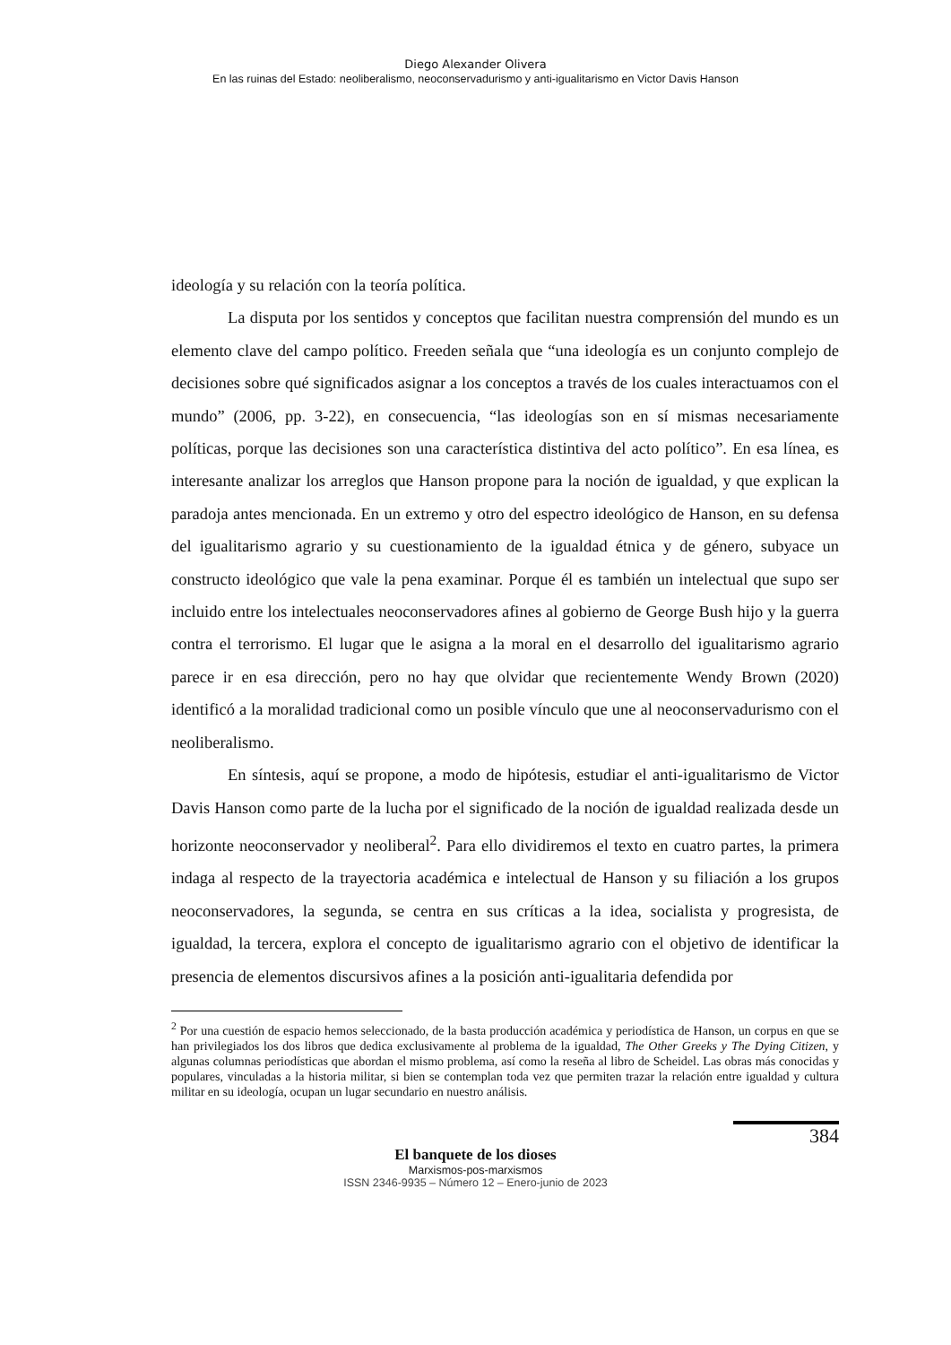Diego Alexander Olivera
En las ruinas del Estado: neoliberalismo, neoconservadurismo y anti-igualitarismo en Victor Davis Hanson
ideología y su relación con la teoría política.
La disputa por los sentidos y conceptos que facilitan nuestra comprensión del mundo es un elemento clave del campo político. Freeden señala que “una ideología es un conjunto complejo de decisiones sobre qué significados asignar a los conceptos a través de los cuales interactuamos con el mundo” (2006, pp. 3-22), en consecuencia, “las ideologías son en sí mismas necesariamente políticas, porque las decisiones son una característica distintiva del acto político”. En esa línea, es interesante analizar los arreglos que Hanson propone para la noción de igualdad, y que explican la paradoja antes mencionada. En un extremo y otro del espectro ideológico de Hanson, en su defensa del igualitarismo agrario y su cuestionamiento de la igualdad étnica y de género, subyace un constructo ideológico que vale la pena examinar. Porque él es también un intelectual que supo ser incluido entre los intelectuales neoconservadores afines al gobierno de George Bush hijo y la guerra contra el terrorismo. El lugar que le asigna a la moral en el desarrollo del igualitarismo agrario parece ir en esa dirección, pero no hay que olvidar que recientemente Wendy Brown (2020) identificó a la moralidad tradicional como un posible vínculo que une al neoconservadurismo con el neoliberalismo.
En síntesis, aquí se propone, a modo de hipótesis, estudiar el anti-igualitarismo de Victor Davis Hanson como parte de la lucha por el significado de la noción de igualdad realizada desde un horizonte neoconservador y neoliberal<sup>2</sup>. Para ello dividiremos el texto en cuatro partes, la primera indaga al respecto de la trayectoria académica e intelectual de Hanson y su filiación a los grupos neoconservadores, la segunda, se centra en sus críticas a la idea, socialista y progresista, de igualdad, la tercera, explora el concepto de igualitarismo agrario con el objetivo de identificar la presencia de elementos discursivos afines a la posición anti-igualitaria defendida por
<sup>2</sup> Por una cuestión de espacio hemos seleccionado, de la basta producción académica y periodística de Hanson, un corpus en que se han privilegiados los dos libros que dedica exclusivamente al problema de la igualdad, The Other Greeks y The Dying Citizen, y algunas columnas periodísticas que abordan el mismo problema, así como la reseña al libro de Scheidel. Las obras más conocidas y populares, vinculadas a la historia militar, si bien se contemplan toda vez que permiten trazar la relación entre igualdad y cultura militar en su ideología, ocupan un lugar secundario en nuestro análisis.
384
El banquete de los dioses
Marxismos-pos-marxismos
ISSN 2346-9935 – Número 12 – Enero-junio de 2023